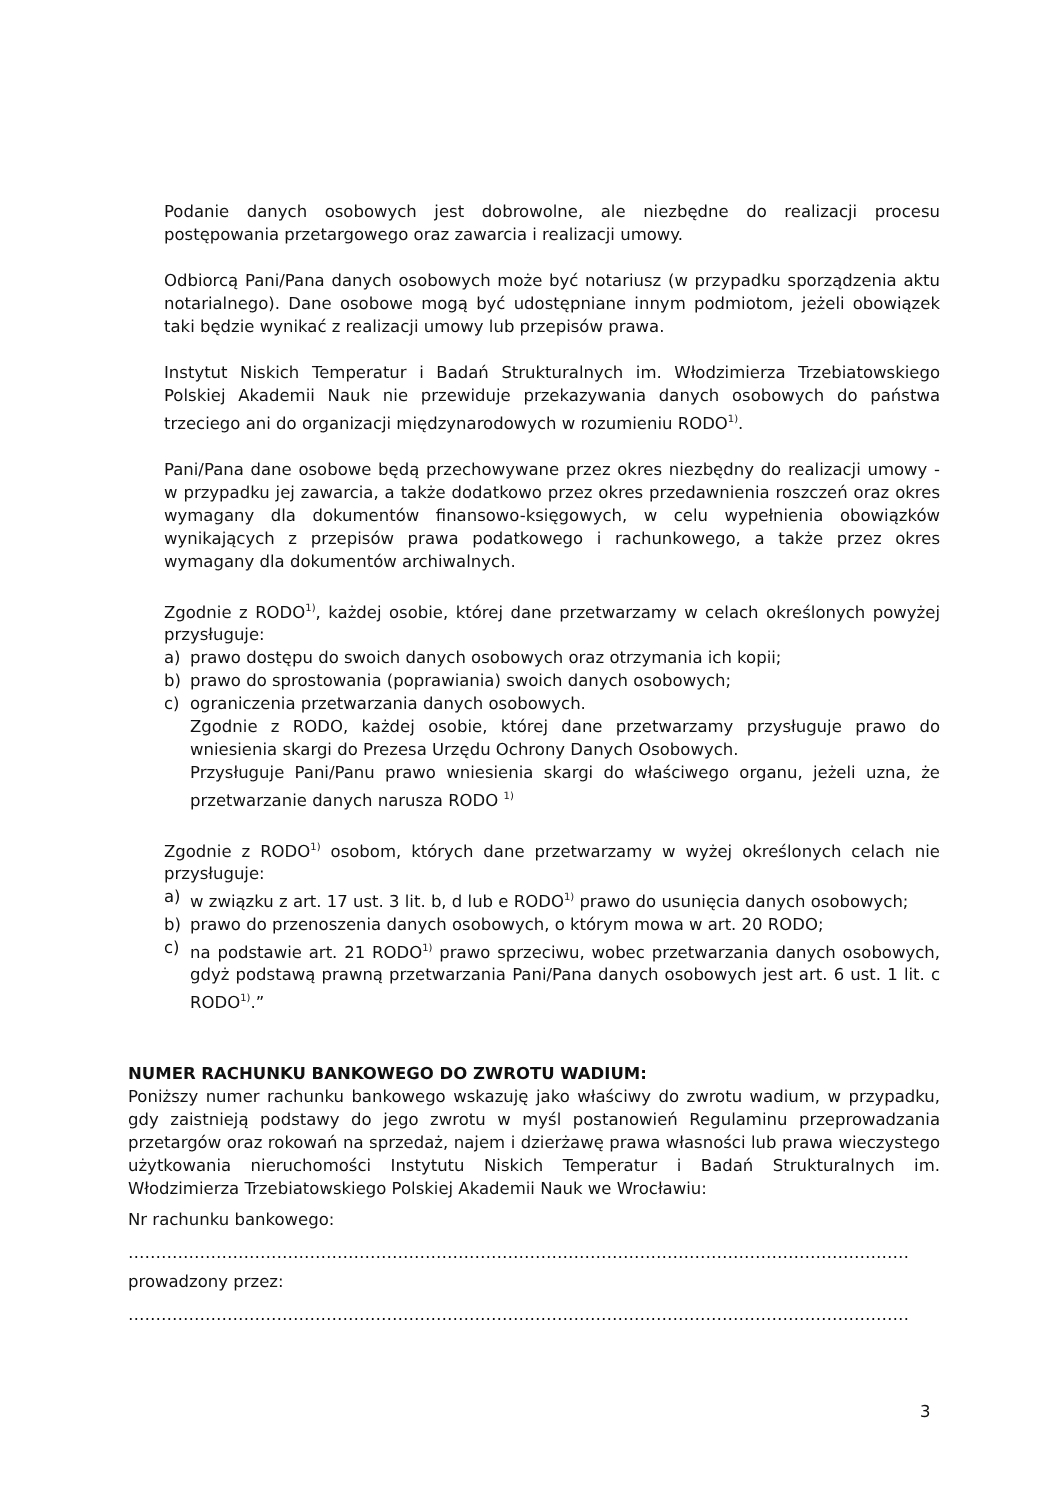Podanie danych osobowych jest dobrowolne, ale niezbędne do realizacji procesu postępowania przetargowego oraz zawarcia i realizacji umowy.
Odbiorcą Pani/Pana danych osobowych może być notariusz (w przypadku sporządzenia aktu notarialnego). Dane osobowe mogą być udostępniane innym podmiotom, jeżeli obowiązek taki będzie wynikać z realizacji umowy lub przepisów prawa.
Instytut Niskich Temperatur i Badań Strukturalnych im. Włodzimierza Trzebiatowskiego Polskiej Akademii Nauk nie przewiduje przekazywania danych osobowych do państwa trzeciego ani do organizacji międzynarodowych w rozumieniu RODO<sup>1)</sup>.
Pani/Pana dane osobowe będą przechowywane przez okres niezbędny do realizacji umowy - w przypadku jej zawarcia, a także dodatkowo przez okres przedawnienia roszczeń oraz okres wymagany dla dokumentów finansowo-księgowych, w celu wypełnienia obowiązków wynikających z przepisów prawa podatkowego i rachunkowego, a także przez okres wymagany dla dokumentów archiwalnych.
Zgodnie z RODO<sup>1)</sup>, każdej osobie, której dane przetwarzamy w celach określonych powyżej przysługuje:
a) prawo dostępu do swoich danych osobowych oraz otrzymania ich kopii;
b) prawo do sprostowania (poprawiania) swoich danych osobowych;
c) ograniczenia przetwarzania danych osobowych.
Zgodnie z RODO, każdej osobie, której dane przetwarzamy przysługuje prawo do wniesienia skargi do Prezesa Urzędu Ochrony Danych Osobowych.
Przysługuje Pani/Panu prawo wniesienia skargi do właściwego organu, jeżeli uzna, że przetwarzanie danych narusza RODO <sup>1)</sup>
Zgodnie z RODO<sup>1)</sup> osobom, których dane przetwarzamy w wyżej określonych celach nie przysługuje:
a) w związku z art. 17 ust. 3 lit. b, d lub e RODO<sup>1)</sup> prawo do usunięcia danych osobowych;
b) prawo do przenoszenia danych osobowych, o którym mowa w art. 20 RODO;
c) na podstawie art. 21 RODO<sup>1)</sup> prawo sprzeciwu, wobec przetwarzania danych osobowych, gdyż podstawą prawną przetwarzania Pani/Pana danych osobowych jest art. 6 ust. 1 lit. c RODO<sup>1)</sup>.”
NUMER RACHUNKU BANKOWEGO DO ZWROTU WADIUM:
Poniższy numer rachunku bankowego wskazuję jako właściwy do zwrotu wadium, w przypadku, gdy zaistnieją podstawy do jego zwrotu w myśl postanowień Regulaminu przeprowadzania przetargów oraz rokowań na sprzedaż, najem i dzierżawę prawa własności lub prawa wieczystego użytkowania nieruchomości Instytutu Niskich Temperatur i Badań Strukturalnych im. Włodzimierza Trzebiatowskiego Polskiej Akademii Nauk we Wrocławiu:
Nr rachunku bankowego:
……………………………………………………………………………………………………………………………………………………
prowadzony przez:
……………………………………………………………………………………………………………………………………………………
3